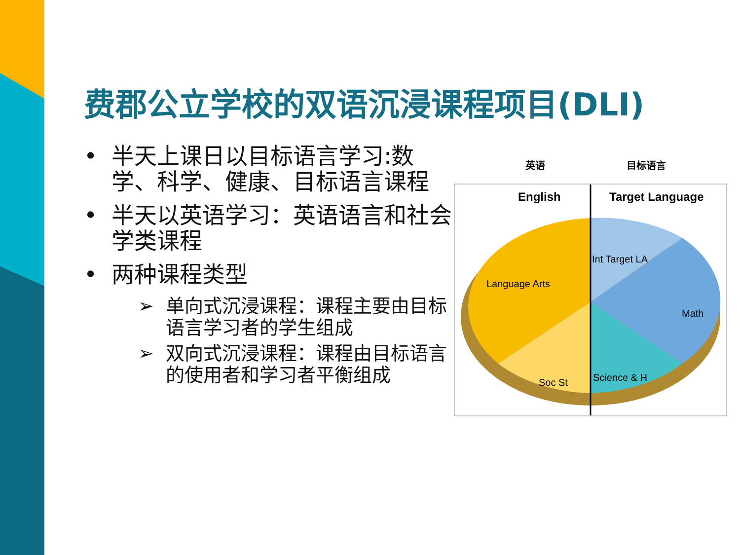费郡公立学校的双语沉浸课程项目(DLI)
• 半天上课日以目标语言学习:数学、科学、健康、目标语言课程
• 半天以英语学习：英语语言和社会学类课程
• 两种课程类型
➢ 单向式沉浸课程：课程主要由目标语言学习者的学生组成
➢ 双向式沉浸课程：课程由目标语言的使用者和学习者平衡组成
英语 目标语言
English
Target Language
Language Arts
Int Target LA
Math
Soc St
Science & H